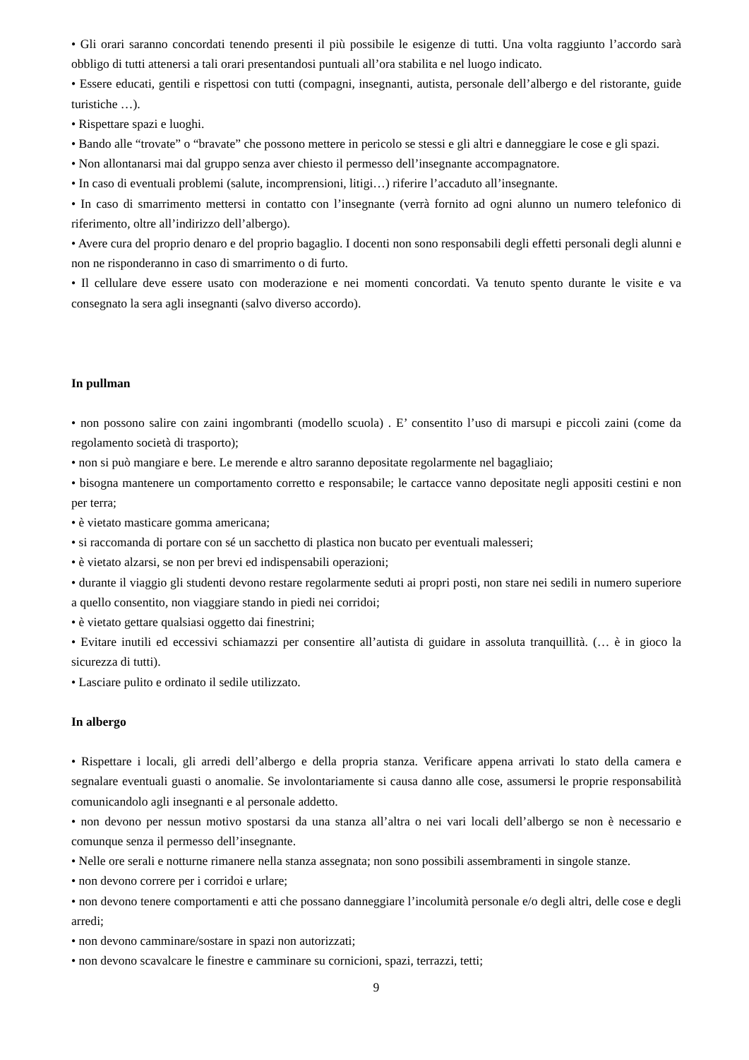• Gli orari saranno concordati tenendo presenti il più possibile le esigenze di tutti. Una volta raggiunto l’accordo sarà obbligo di tutti attenersi a tali orari presentandosi puntuali all’ora stabilita e nel luogo indicato.
• Essere educati, gentili e rispettosi con tutti (compagni, insegnanti, autista, personale dell’albergo e del ristorante, guide turistiche …).
• Rispettare spazi e luoghi.
• Bando alle “trovate” o “bravate” che possono mettere in pericolo se stessi e gli altri e danneggiare le cose e gli spazi.
• Non allontanarsi mai dal gruppo senza aver chiesto il permesso dell’insegnante accompagnatore.
• In caso di eventuali problemi (salute, incomprensioni, litigi…) riferire l’accaduto all’insegnante.
• In caso di smarrimento mettersi in contatto con l’insegnante (verrà fornito ad ogni alunno un numero telefonico di riferimento, oltre all’indirizzo dell’albergo).
• Avere cura del proprio denaro e del proprio bagaglio. I docenti non sono responsabili degli effetti personali degli alunni e non ne risponderanno in caso di smarrimento o di furto.
• Il cellulare deve essere usato con moderazione e nei momenti concordati. Va tenuto spento durante le visite e va consegnato la sera agli insegnanti (salvo diverso accordo).
In pullman
• non possono salire con zaini ingombranti (modello scuola) . E’ consentito l’uso di marsupi e piccoli zaini (come da regolamento società di trasporto);
• non si può mangiare e bere. Le merende e altro saranno depositate regolarmente nel bagagliaio;
• bisogna mantenere un comportamento corretto e responsabile; le cartacce vanno depositate negli appositi cestini e non per terra;
• è vietato masticare gomma americana;
• si raccomanda di portare con sé un sacchetto di plastica non bucato per eventuali malesseri;
• è vietato alzarsi, se non per brevi ed indispensabili operazioni;
• durante il viaggio gli studenti devono restare regolarmente seduti ai propri posti, non stare nei sedili in numero superiore a quello consentito, non viaggiare stando in piedi nei corridoi;
• è vietato gettare qualsiasi oggetto dai finestrini;
• Evitare inutili ed eccessivi schiamazzi per consentire all’autista di guidare in assoluta tranquillità. (… è in gioco la sicurezza di tutti).
• Lasciare pulito e ordinato il sedile utilizzato.
In albergo
• Rispettare i locali, gli arredi dell’albergo e della propria stanza. Verificare appena arrivati lo stato della camera e segnalare eventuali guasti o anomalie. Se involontariamente si causa danno alle cose, assumersi le proprie responsabilità comunicandolo agli insegnanti e al personale addetto.
• non devono per nessun motivo spostarsi da una stanza all’altra o nei vari locali dell’albergo se non è necessario e comunque senza il permesso dell’insegnante.
• Nelle ore serali e notturne rimanere nella stanza assegnata; non sono possibili assembramenti in singole stanze.
• non devono correre per i corridoi e urlare;
• non devono tenere comportamenti e atti che possano danneggiare l’incolumità personale e/o degli altri, delle cose e degli arredi;
• non devono camminare/sostare in spazi non autorizzati;
• non devono scavalcare le finestre e camminare su cornicioni, spazi, terrazzi, tetti;
9